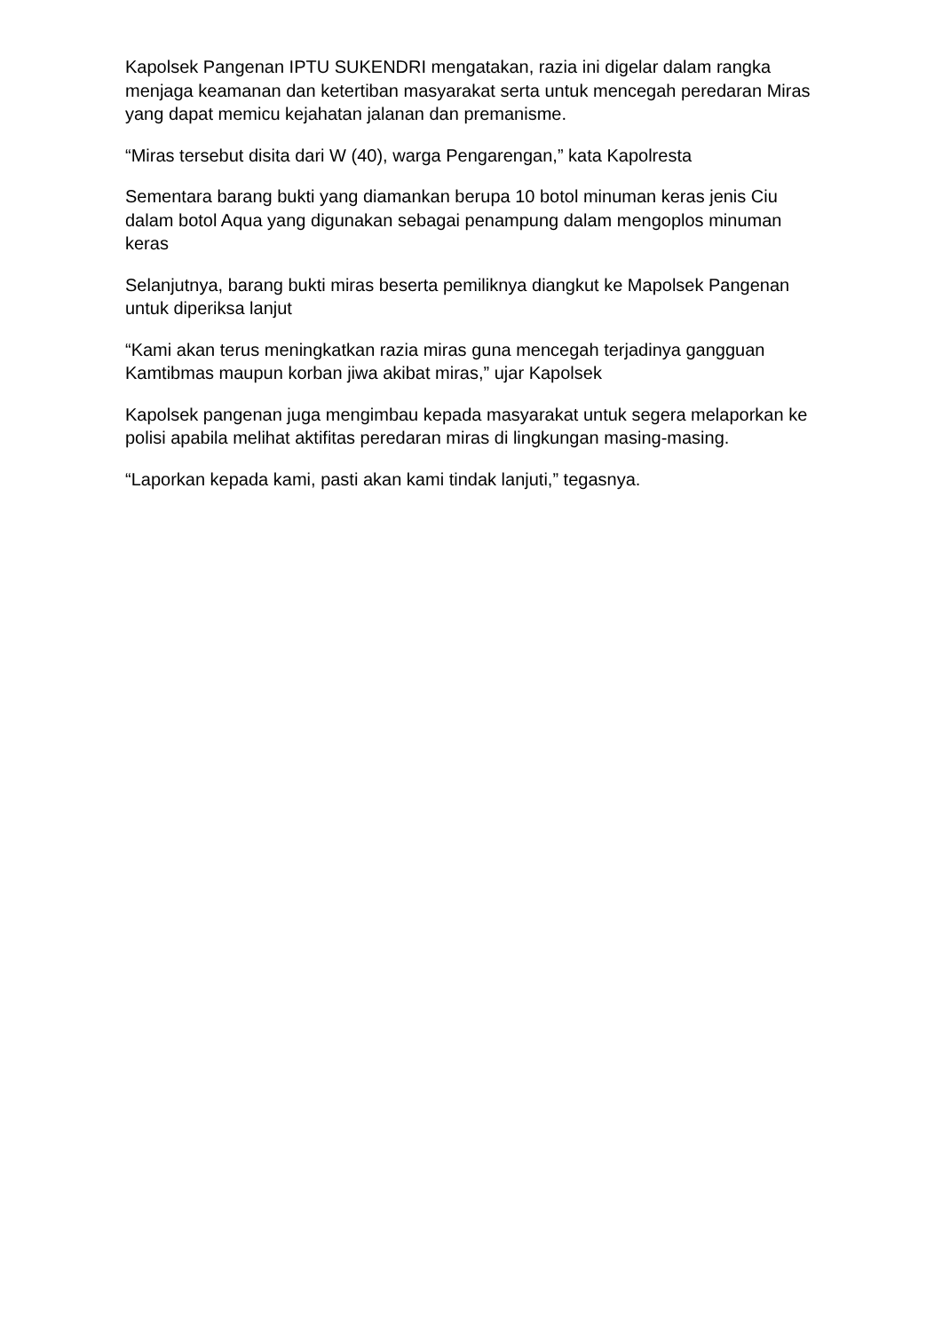Kapolsek Pangenan IPTU SUKENDRI mengatakan, razia ini digelar dalam rangka menjaga keamanan dan ketertiban masyarakat serta untuk mencegah peredaran Miras yang dapat memicu kejahatan jalanan dan premanisme.
“Miras tersebut disita dari W (40), warga Pengarengan,” kata Kapolresta
Sementara barang bukti yang diamankan berupa 10 botol minuman keras jenis Ciu dalam botol Aqua yang digunakan sebagai penampung dalam mengoplos minuman keras
Selanjutnya, barang bukti miras beserta pemiliknya diangkut ke Mapolsek Pangenan untuk diperiksa lanjut
“Kami akan terus meningkatkan razia miras guna mencegah terjadinya gangguan Kamtibmas maupun korban jiwa akibat miras,” ujar Kapolsek
Kapolsek pangenan juga mengimbau kepada masyarakat untuk segera melaporkan ke polisi apabila melihat aktifitas peredaran miras di lingkungan masing-masing.
“Laporkan kepada kami, pasti akan kami tindak lanjuti,” tegasnya.